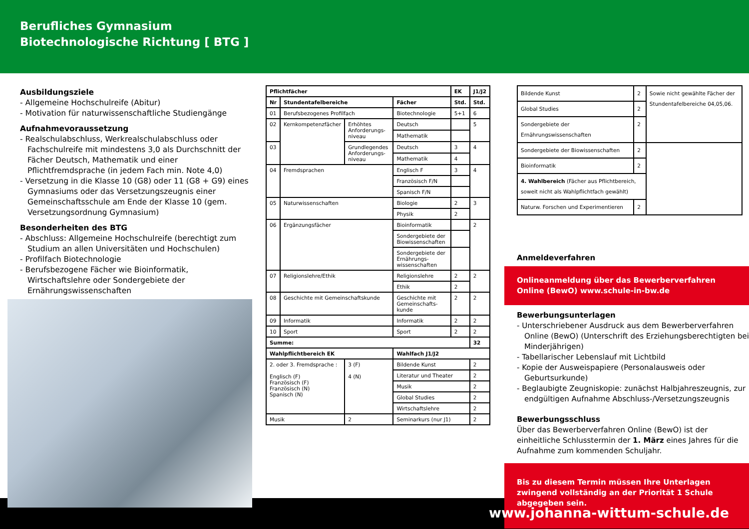Berufliches Gymnasium
Biotechnologische Richtung [ BTG ]
Ausbildungsziele
- Allgemeine Hochschulreife (Abitur)
- Motivation für naturwissenschaftliche Studiengänge
Aufnahmevoraussetzung
- Realschulabschluss, Werkrealschulabschluss oder Fachschulreife mit mindestens 3,0 als Durchschnitt der Fächer Deutsch, Mathematik und einer Pflichtfremdsprache (in jedem Fach min. Note 4,0)
- Versetzung in die Klasse 10 (G8) oder 11 (G8 + G9) eines Gymnasiums oder das Versetzungszeugnis einer Gemeinschaftsschule am Ende der Klasse 10 (gem. Versetzungsordnung Gymnasium)
Besonderheiten des BTG
- Abschluss: Allgemeine Hochschulreife (berechtigt zum Studium an allen Universitäten und Hochschulen)
- Profilfach Biotechnologie
- Berufsbezogene Fächer wie Bioinformatik, Wirtschaftslehre oder Sondergebiete der Ernährungswissenschaften
| Pflichtfächer | | | | EK | J1/J2 |
| --- | --- | --- | --- | --- | --- |
| Nr | Stundentafelbereiche | | Fächer | Std. | Std. |
| 01 | Berufsbezogenes Profilfach | | Biotechnologie | 5+1 | 6 |
| 02 | Kernkompetenzfächer | Erhöhtes Anforderungs-niveau | Deutsch | | 5 |
| | | | Mathematik | | |
| 03 | | Grundlegendes Anforderungs-niveau | Deutsch | 3 | 4 |
| | | | Mathematik | 4 | |
| 04 | Fremdsprachen | | Englisch F | 3 | 4 |
| | | | Französisch F/N | | |
| | | | Spanisch F/N | | |
| 05 | Naturwissenschaften | | Biologie | 2 | 3 |
| | | | Physik | 2 | |
| 06 | Ergänzungsfächer | | Bioinformatik | | 2 |
| | | | Sondergebiete der Biowissenschaften | | |
| | | | Sondergebiete der Ernährungs-wissenschaften | | |
| 07 | Religionslehre/Ethik | | Religionslehre | 2 | 2 |
| | | | Ethik | 2 | |
| 08 | Geschichte mit Gemeinschaftskunde | | Geschichte mit Gemeinschafts-kunde | 2 | 2 |
| 09 | Informatik | | Informatik | 2 | 2 |
| 10 | Sport | | Sport | 2 | 2 |
| Summe: | | | | | 32 |
| Wahlpflichtbereich EK | | | Wahlfach J1/J2 | | |
| 2. oder 3. Fremdsprache : Englisch (F) Französisch (F) Französisch (N) Spanisch (N) | | 3 (F) 4 (N) | Bildende Kunst | | 2 |
| | | | Literatur und Theater | | 2 |
| | | | Musik | | 2 |
| | | | Global Studies | | 2 |
| | | | Wirtschaftslehre | | 2 |
| Musik | | 2 | Seminarkurs (nur J1) | | 2 |
| Bildende Kunst | 2 | Sowie nicht gewählte Fächer der Stundentafelbereiche 04,05,06. |
| Global Studies | 2 | |
| Sondergebiete der Ernährungswissenschaften | 2 | |
| Sondergebiete der Biowissenschaften | 2 | |
| Bioinformatik | 2 | |
| 4. Wahlbereich (Fächer aus Pflichtbereich, soweit nicht als Wahlpflichtfach gewählt) | | |
| Naturw. Forschen und Experimentieren | 2 | |
Anmeldeverfahren
Onlineanmeldung über das Bewerberverfahren Online (BewO) www.schule-in-bw.de
Bewerbungsunterlagen
- Unterschriebener Ausdruck aus dem Bewerberverfahren Online (BewO) (Unterschrift des Erziehungsberechtigten bei Minderjährigen)
- Tabellarischer Lebenslauf mit Lichtbild
- Kopie der Ausweispapiere (Personalausweis oder Geburtsurkunde)
- Beglaubigte Zeugniskopie: zunächst Halbjahreszeugnis, zur endgültigen Aufnahme Abschluss-/Versetzungszeugnis
Bewerbungsschluss
Über das Bewerberverfahren Online (BewO) ist der einheitliche Schlusstermin der 1. März eines Jahres für die Aufnahme zum kommenden Schuljahr.
Bis zu diesem Termin müssen Ihre Unterlagen zwingend vollständig an der Priorität 1 Schule abgegeben sein.
www.johanna-wittum-schule.de